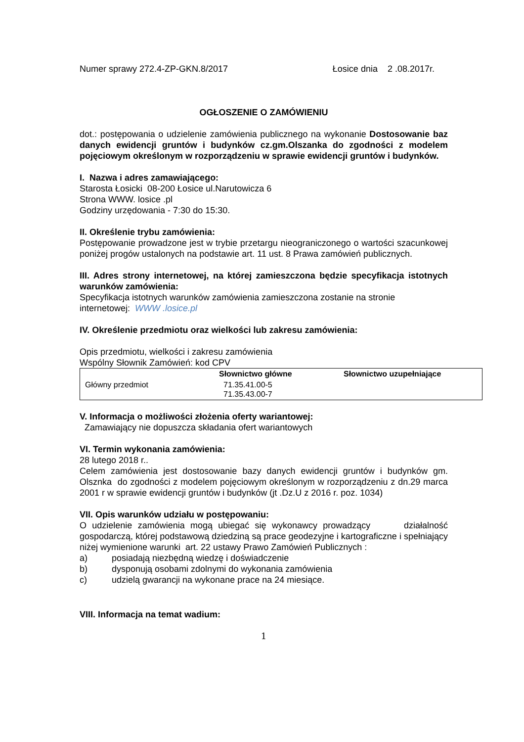Numer sprawy 272.4-ZP-GKN.8/2017 Łosice dnia 2 .08.2017r.
OGŁOSZENIE O ZAMÓWIENIU
dot.: postępowania o udzielenie zamówienia publicznego na wykonanie Dostosowanie baz danych ewidencji gruntów i budynków cz.gm.Olszanka do zgodności z modelem pojęciowym określonym w rozporządzeniu w sprawie ewidencji gruntów i budynków.
I. Nazwa i adres zamawiającego:
Starosta Łosicki 08-200 Łosice ul.Narutowicza 6
Strona WWW. losice .pl
Godziny urzędowania - 7:30 do 15:30.
II. Określenie trybu zamówienia:
Postępowanie prowadzone jest w trybie przetargu nieograniczonego o wartości szacunkowej poniżej progów ustalonych na podstawie art. 11 ust. 8 Prawa zamówień publicznych.
III. Adres strony internetowej, na której zamieszczona będzie specyfikacja istotnych warunków zamówienia:
Specyfikacja istotnych warunków zamówienia zamieszczona zostanie na stronie internetowej: WWW .losice.pl
IV. Określenie przedmiotu oraz wielkości lub zakresu zamówienia:
Opis przedmiotu, wielkości i zakresu zamówienia
Wspólny Słownik Zamówień: kod CPV
| | Słownictwo główne | Słownictwo uzupełniające |
| Główny przedmiot | 71.35.41.00-5 71.35.43.00-7 | |
V. Informacja o możliwości złożenia oferty wariantowej:
Zamawiający nie dopuszcza składania ofert wariantowych
VI. Termin wykonania zamówienia:
28 lutego 2018 r..
Celem zamówienia jest dostosowanie bazy danych ewidencji gruntów i budynków gm. Olsznka do zgodności z modelem pojęciowym określonym w rozporządzeniu z dn.29 marca 2001 r w sprawie ewidencji gruntów i budynków (jt .Dz.U z 2016 r. poz. 1034)
VII. Opis warunków udziału w postępowaniu:
O udzielenie zamówienia mogą ubiegać się wykonawcy prowadzący działalność gospodarczą, której podstawową dziedziną są prace geodezyjne i kartograficzne i spełniający niżej wymienione warunki art. 22 ustawy Prawo Zamówień Publicznych :
a) posiadają niezbędną wiedzę i doświadczenie
b) dysponują osobami zdolnymi do wykonania zamówienia
c) udzielą gwarancji na wykonane prace na 24 miesiące.
VIII. Informacja na temat wadium:
1